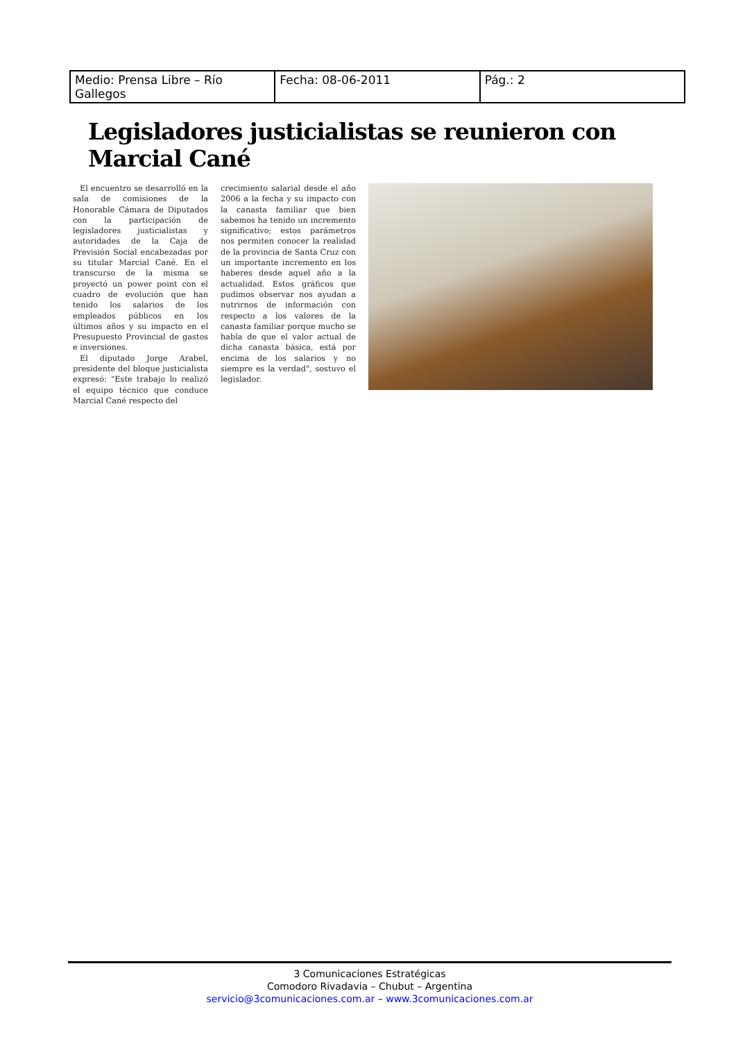| Medio: Prensa Libre – Río Gallegos | Fecha: 08-06-2011 | Pág.: 2 |
Legisladores justicialistas se reunieron con Marcial Cané
El encuentro se desarrolló en la sala de comisiones de la Honorable Cámara de Diputados con la participación de legisladores justicialistas y autoridades de la Caja de Previsión Social encabezadas por su titular Marcial Cané. En el transcurso de la misma se proyectó un power point con el cuadro de evolución que han tenido los salarios de los empleados públicos en los últimos años y su impacto en el Presupuesto Provincial de gastos e inversiones.
El diputado Jorge Arabel, presidente del bloque justicialista expresó: "Este trabajo lo realizó el equipo técnico que conduce Marcial Cané respecto del
crecimiento salarial desde el año 2006 a la fecha y su impacto con la canasta familiar que bien sabemos ha tenido un incremento significativo; estos parámetros nos permiten conocer la realidad de la provincia de Santa Cruz con un importante incremento en los haberes desde aquel año a la actualidad. Estos gráficos que pudimos observar nos ayudan a nutrirnos de información con respecto a los valores de la canasta familiar porque mucho se habla de que el valor actual de dicha canasta básica, está por encima de los salarios y no siempre es la verdad", sostuvo el legislador.
3 Comunicaciones Estratégicas
Comodoro Rivadavia – Chubut – Argentina
servicio@3comunicaciones.com.ar – www.3comunicaciones.com.ar